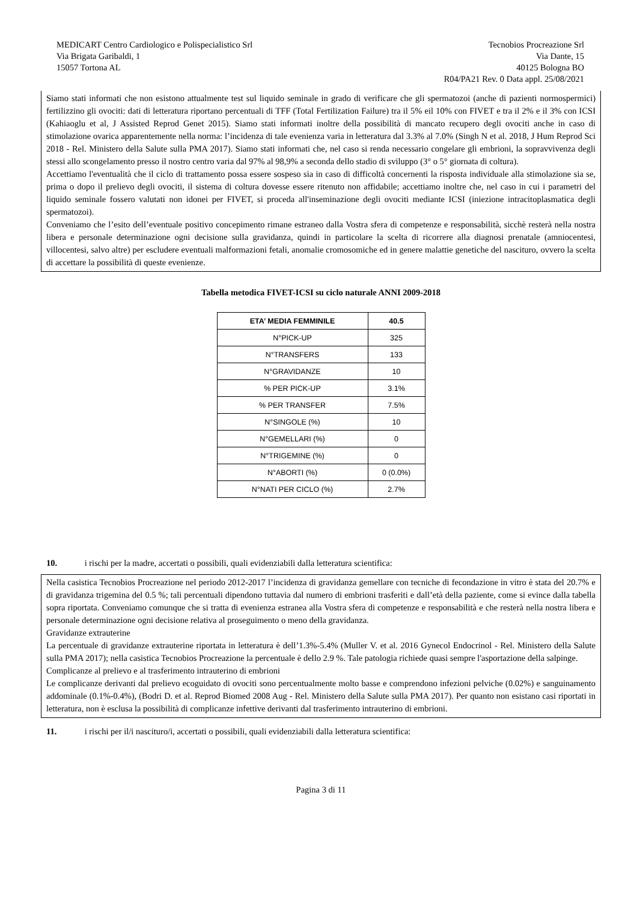MEDICART Centro Cardiologico e Polispecialistico Srl
Via Brigata Garibaldi, 1
15057 Tortona AL
Tecnobios Procreazione Srl
Via Dante, 15
40125 Bologna BO
R04/PA21 Rev. 0 Data appl. 25/08/2021
Siamo stati informati che non esistono attualmente test sul liquido seminale in grado di verificare che gli spermatozoi (anche di pazienti normospermici) fertilizzino gli ovociti: dati di letteratura riportano percentuali di TFF (Total Fertilization Failure) tra il 5% eil 10% con FIVET e tra il 2% e il 3% con ICSI (Kahiaoglu et al, J Assisted Reprod Genet 2015). Siamo stati informati inoltre della possibilità di mancato recupero degli ovociti anche in caso di stimolazione ovarica apparentemente nella norma: l’incidenza di tale evenienza varia in letteratura dal 3.3% al 7.0% (Singh N et al. 2018, J Hum Reprod Sci 2018 - Rel. Ministero della Salute sulla PMA 2017). Siamo stati informati che, nel caso si renda necessario congelare gli embrioni, la sopravvivenza degli stessi allo scongelamento presso il nostro centro varia dal 97% al 98,9% a seconda dello stadio di sviluppo (3° o 5° giornata di coltura).
Accettiamo l'eventualità che il ciclo di trattamento possa essere sospeso sia in caso di difficoltà concernenti la risposta individuale alla stimolazione sia se, prima o dopo il prelievo degli ovociti, il sistema di coltura dovesse essere ritenuto non affidabile; accettiamo inoltre che, nel caso in cui i parametri del liquido seminale fossero valutati non idonei per FIVET, si proceda all'inseminazione degli ovociti mediante ICSI (iniezione intracitoplasmatica degli spermatozoi).
Conveniamo che l’esito dell’eventuale positivo concepimento rimane estraneo dalla Vostra sfera di competenze e responsabilità, sicchè resterà nella nostra libera e personale determinazione ogni decisione sulla gravidanza, quindi in particolare la scelta di ricorrere alla diagnosi prenatale (amniocentesi, villocentesi, salvo altre) per escludere eventuali malformazioni fetali, anomalie cromosomiche ed in genere malattie genetiche del nascituro, ovvero la scelta di accettare la possibilità di queste evenienze.
Tabella metodica FIVET-ICSI su ciclo naturale ANNI 2009-2018
| ETA’ MEDIA FEMMINILE | 40.5 |
| --- | --- |
| N°PICK-UP | 325 |
| N°TRANSFERS | 133 |
| N°GRAVIDANZE | 10 |
| % PER PICK-UP | 3.1% |
| % PER TRANSFER | 7.5% |
| N°SINGOLE (%) | 10 |
| N°GEMELLARI (%) | 0 |
| N°TRIGEMINE (%) | 0 |
| N°ABORTI (%) | 0 (0.0%) |
| N°NATI PER CICLO (%) | 2.7% |
10. i rischi per la madre, accertati o possibili, quali evidenziabili dalla letteratura scientifica:
Nella casistica Tecnobios Procreazione nel periodo 2012-2017 l’incidenza di gravidanza gemellare con tecniche di fecondazione in vitro è stata del 20.7% e di gravidanza trigemina del 0.5 %; tali percentuali dipendono tuttavia dal numero di embrioni trasferiti e dall’età della paziente, come si evince dalla tabella sopra riportata. Conveniamo comunque che si tratta di evenienza estranea alla Vostra sfera di competenze e responsabilità e che resterà nella nostra libera e personale determinazione ogni decisione relativa al proseguimento o meno della gravidanza.
Gravidanze extrauterine
La percentuale di gravidanze extrauterine riportata in letteratura è dell’1.3%-5.4% (Muller V. et al. 2016 Gynecol Endocrinol - Rel. Ministero della Salute sulla PMA 2017); nella casistica Tecnobios Procreazione la percentuale è dello 2.9 %. Tale patologia richiede quasi sempre l'asportazione della salpinge.
Complicanze al prelievo e al trasferimento intrauterino di embrioni
Le complicanze derivanti dal prelievo ecoguidato di ovociti sono percentualmente molto basse e comprendono infezioni pelviche (0.02%) e sanguinamento addominale (0.1%-0.4%), (Bodri D. et al. Reprod Biomed 2008 Aug - Rel. Ministero della Salute sulla PMA 2017). Per quanto non esistano casi riportati in letteratura, non è esclusa la possibilità di complicanze infettive derivanti dal trasferimento intrauterino di embrioni.
11. i rischi per il/i nascituro/i, accertati o possibili, quali evidenziabili dalla letteratura scientifica:
Pagina 3 di 11